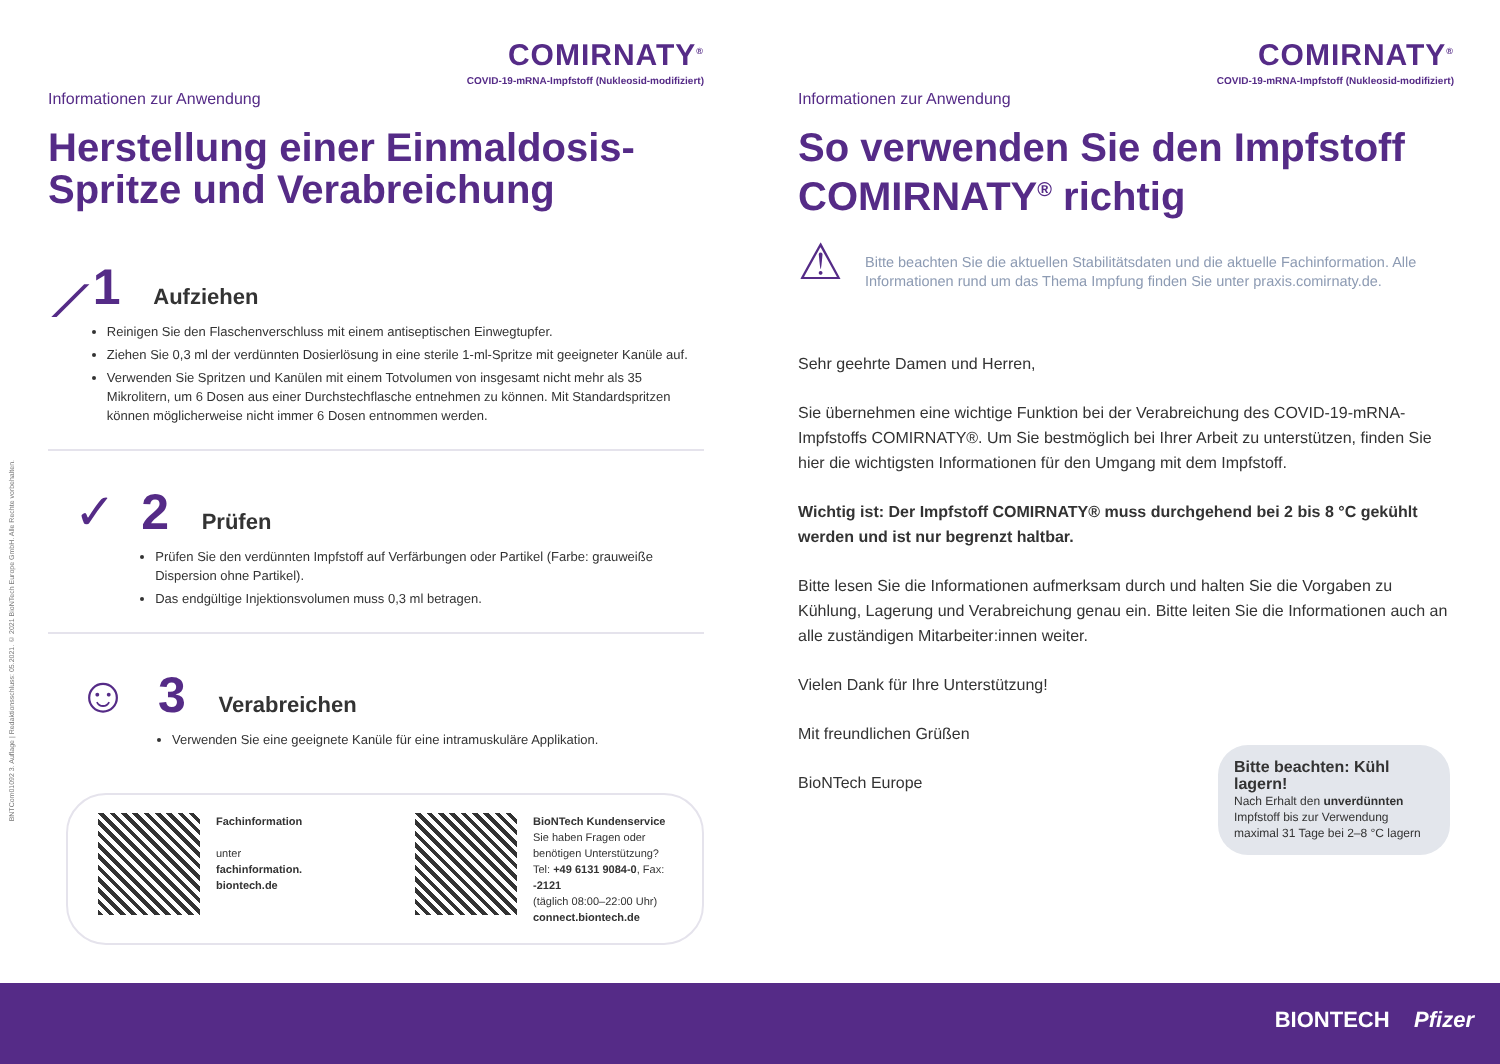BNTCom01092 3. Auflage | Redaktionsschluss: 05.2021. © 2021 BioNTech Europe GmbH. Alle Rechte vorbehalten.
COMIRNATY<sup>®</sup>
COVID-19-mRNA-Impfstoff (Nukleosid-modifiziert)
Informationen zur Anwendung
Herstellung einer Einmaldosis-Spritze und Verabreichung
⟋ 1 Aufziehen
Reinigen Sie den Flaschenverschluss mit einem antiseptischen Einwegtupfer.
Ziehen Sie 0,3 ml der verdünnten Dosierlösung in eine sterile 1-ml-Spritze mit geeigneter Kanüle auf.
Verwenden Sie Spritzen und Kanülen mit einem Totvolumen von insgesamt nicht mehr als 35 Mikrolitern, um 6 Dosen aus einer Durchstechflasche entnehmen zu können. Mit Standardspritzen können möglicherweise nicht immer 6 Dosen entnommen werden.
✓ 2 Prüfen
Prüfen Sie den verdünnten Impfstoff auf Verfärbungen oder Partikel (Farbe: grauweiße Dispersion ohne Partikel).
Das endgültige Injektionsvolumen muss 0,3 ml betragen.
☺ 3 Verabreichen
Verwenden Sie eine geeignete Kanüle für eine intramuskuläre Applikation.
Fachinformation
unter
fachinformation.
biontech.de
BioNTech Kundenservice
Sie haben Fragen oder benötigen Unterstützung?
Tel: +49 6131 9084-0, Fax: -2121
(täglich 08:00–22:00 Uhr)
connect.biontech.de
COMIRNATY<sup>®</sup>
COVID-19-mRNA-Impfstoff (Nukleosid-modifiziert)
Informationen zur Anwendung
So verwenden Sie den Impfstoff COMIRNATY<sup>®</sup> richtig
⚠
Bitte beachten Sie die aktuellen Stabilitätsdaten und die aktuelle Fachinformation. Alle Informationen rund um das Thema Impfung finden Sie unter praxis.comirnaty.de.
Sehr geehrte Damen und Herren,
Sie übernehmen eine wichtige Funktion bei der Verabreichung des COVID-19-mRNA-Impfstoffs COMIRNATY®. Um Sie bestmöglich bei Ihrer Arbeit zu unterstützen, finden Sie hier die wichtigsten Informationen für den Umgang mit dem Impfstoff.
Wichtig ist: Der Impfstoff COMIRNATY® muss durchgehend bei 2 bis 8 °C gekühlt werden und ist nur begrenzt haltbar.
Bitte lesen Sie die Informationen aufmerksam durch und halten Sie die Vorgaben zu Kühlung, Lagerung und Verabreichung genau ein. Bitte leiten Sie die Informationen auch an alle zuständigen Mitarbeiter:innen weiter.
Vielen Dank für Ihre Unterstützung!
Mit freundlichen Grüßen
BioNTech Europe
Bitte beachten: Kühl lagern!
Nach Erhalt den unverdünnten Impfstoff bis zur Verwendung maximal 31 Tage bei 2–8 °C lagern
BIONTECH Pfizer